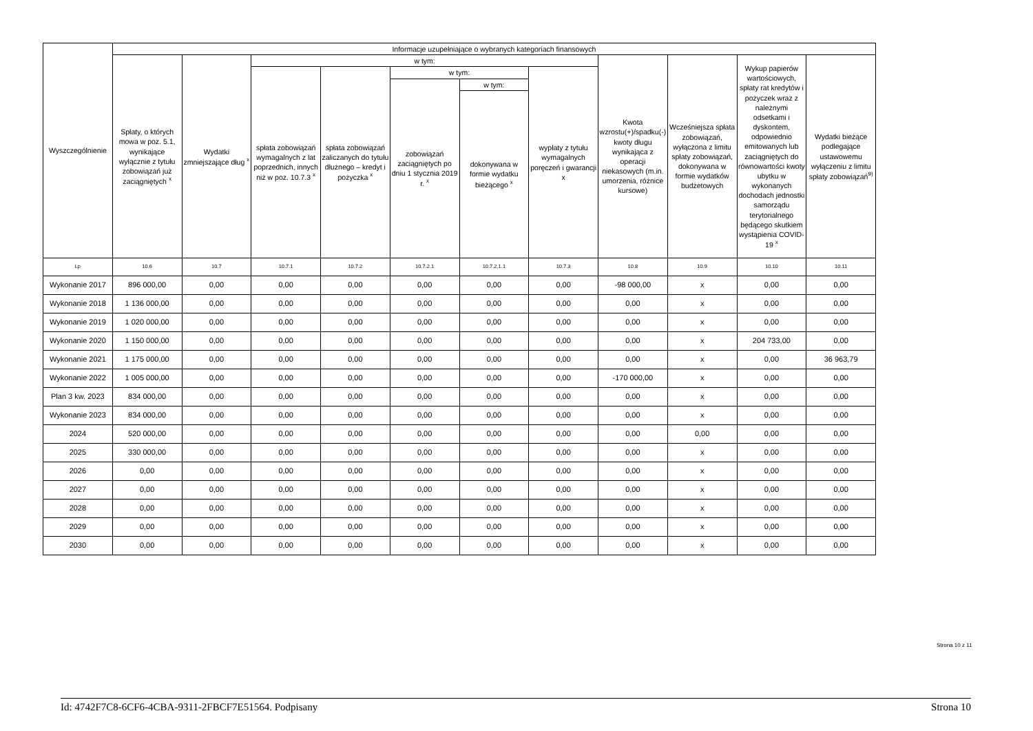| Wyszczególnienie | Informacje uzupełniające o wybranych kategoriach finansowych | | | | | | | | | | |
| --- | --- | --- | --- | --- | --- | --- | --- | --- | --- | --- | --- |
| | Spłaty, o których mowa w poz. 5.1, wynikające wyłącznie z tytułu zobowiązań już zaciągniętych <sup>x</sup> | Wydatki zmniejszające dług <sup>x</sup> | w tym: | | | | | Kwota wzrostu(+)/spadku(-) kwoty długu wynikająca z operacji niekasowych (m.in. umorzenia, różnice kursowe) | Wcześniejsza spłata zobowiązań, wyłączona z limitu spłaty zobowiązań, dokonywana w formie wydatków budżetowych | Wykup papierów wartościowych, spłaty rat kredytów i pożyczek wraz z należnymi odsetkami i dyskontem, odpowiednio emitowanych lub zaciągniętych do równowartości kwoty ubytku w wykonanych dochodach jednostki samorządu terytorialnego będącego skutkiem wystąpienia COVID-19 <sup>x</sup> | Wydatki bieżące podlegające ustawowemu wyłączeniu z limitu spłaty zobowiązań<sup>9)</sup> |
| | | | spłata zobowiązań wymagalnych z lat poprzednich, innych niż w poz. 10.7.3 <sup>x</sup> | spłata zobowiązań zaliczanych do tytułu dłużnego – kredyt i pożyczka <sup>x</sup> | w tym: | | wypłaty z tytułu wymagalnych poręczeń i gwarancji x | | | | |
| | | | | | zobowiązań zaciągniętych po dniu 1 stycznia 2019 r. <sup>x</sup> | w tym: | | | | | |
| | | | | | | dokonywana w formie wydatku bieżącego <sup>x</sup> | | | | | |
| Lp | 10.6 | 10.7 | 10.7.1 | 10.7.2 | 10.7.2.1 | 10.7.2.1.1 | 10.7.3 | 10.8 | 10.9 | 10.10 | 10.11 |
| Wykonanie 2017 | 896 000,00 | 0,00 | 0,00 | 0,00 | 0,00 | 0,00 | 0,00 | -98 000,00 | x | 0,00 | 0,00 |
| Wykonanie 2018 | 1 136 000,00 | 0,00 | 0,00 | 0,00 | 0,00 | 0,00 | 0,00 | 0,00 | x | 0,00 | 0,00 |
| Wykonanie 2019 | 1 020 000,00 | 0,00 | 0,00 | 0,00 | 0,00 | 0,00 | 0,00 | 0,00 | x | 0,00 | 0,00 |
| Wykonanie 2020 | 1 150 000,00 | 0,00 | 0,00 | 0,00 | 0,00 | 0,00 | 0,00 | 0,00 | x | 204 733,00 | 0,00 |
| Wykonanie 2021 | 1 175 000,00 | 0,00 | 0,00 | 0,00 | 0,00 | 0,00 | 0,00 | 0,00 | x | 0,00 | 36 963,79 |
| Wykonanie 2022 | 1 005 000,00 | 0,00 | 0,00 | 0,00 | 0,00 | 0,00 | 0,00 | -170 000,00 | x | 0,00 | 0,00 |
| Plan 3 kw. 2023 | 834 000,00 | 0,00 | 0,00 | 0,00 | 0,00 | 0,00 | 0,00 | 0,00 | x | 0,00 | 0,00 |
| Wykonanie 2023 | 834 000,00 | 0,00 | 0,00 | 0,00 | 0,00 | 0,00 | 0,00 | 0,00 | x | 0,00 | 0,00 |
| 2024 | 520 000,00 | 0,00 | 0,00 | 0,00 | 0,00 | 0,00 | 0,00 | 0,00 | 0,00 | 0,00 | 0,00 |
| 2025 | 330 000,00 | 0,00 | 0,00 | 0,00 | 0,00 | 0,00 | 0,00 | 0,00 | x | 0,00 | 0,00 |
| 2026 | 0,00 | 0,00 | 0,00 | 0,00 | 0,00 | 0,00 | 0,00 | 0,00 | x | 0,00 | 0,00 |
| 2027 | 0,00 | 0,00 | 0,00 | 0,00 | 0,00 | 0,00 | 0,00 | 0,00 | x | 0,00 | 0,00 |
| 2028 | 0,00 | 0,00 | 0,00 | 0,00 | 0,00 | 0,00 | 0,00 | 0,00 | x | 0,00 | 0,00 |
| 2029 | 0,00 | 0,00 | 0,00 | 0,00 | 0,00 | 0,00 | 0,00 | 0,00 | x | 0,00 | 0,00 |
| 2030 | 0,00 | 0,00 | 0,00 | 0,00 | 0,00 | 0,00 | 0,00 | 0,00 | x | 0,00 | 0,00 |
Strona 10 z 11
Id: 4742F7C8-6CF6-4CBA-9311-2FBCF7E51564. Podpisany Strona 10